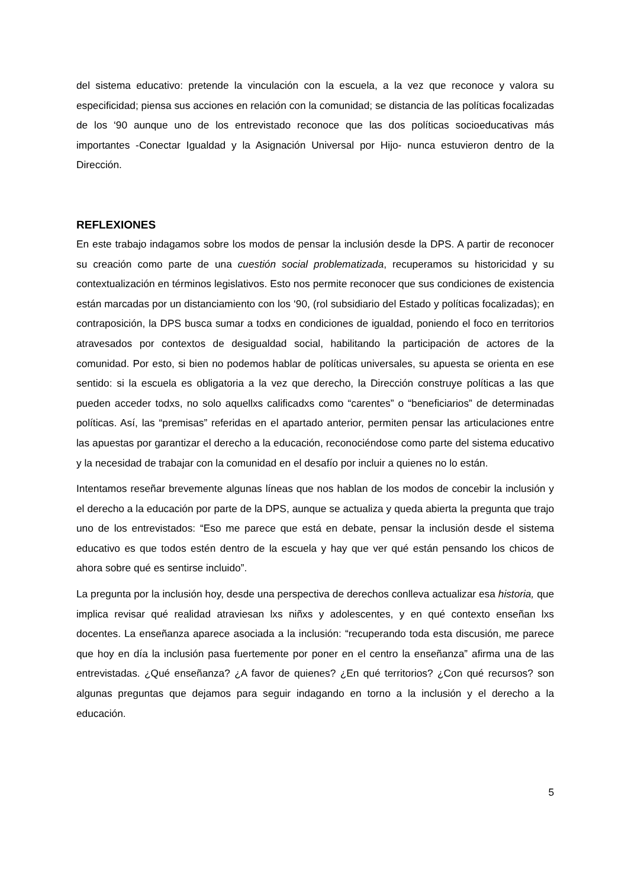del sistema educativo: pretende la vinculación con la escuela, a la vez que reconoce y valora su especificidad; piensa sus acciones en relación con la comunidad; se distancia de las políticas focalizadas de los ‘90 aunque uno de los entrevistado reconoce que las dos políticas socioeducativas más importantes -Conectar Igualdad y la Asignación Universal por Hijo- nunca estuvieron dentro de la Dirección.
REFLEXIONES
En este trabajo indagamos sobre los modos de pensar la inclusión desde la DPS. A partir de reconocer su creación como parte de una cuestión social problematizada, recuperamos su historicidad y su contextualización en términos legislativos. Esto nos permite reconocer que sus condiciones de existencia están marcadas por un distanciamiento con los ‘90, (rol subsidiario del Estado y políticas focalizadas); en contraposición, la DPS busca sumar a todxs en condiciones de igualdad, poniendo el foco en territorios atravesados por contextos de desigualdad social, habilitando la participación de actores de la comunidad. Por esto, si bien no podemos hablar de políticas universales, su apuesta se orienta en ese sentido: si la escuela es obligatoria a la vez que derecho, la Dirección construye políticas a las que pueden acceder todxs, no solo aquellxs calificadxs como “carentes” o “beneficiarios” de determinadas políticas. Así, las “premisas” referidas en el apartado anterior, permiten pensar las articulaciones entre las apuestas por garantizar el derecho a la educación, reconociéndose como parte del sistema educativo y la necesidad de trabajar con la comunidad en el desafío por incluir a quienes no lo están.
Intentamos reseñar brevemente algunas líneas que nos hablan de los modos de concebir la inclusión y el derecho a la educación por parte de la DPS, aunque se actualiza y queda abierta la pregunta que trajo uno de los entrevistados: “Eso me parece que está en debate, pensar la inclusión desde el sistema educativo es que todos estén dentro de la escuela y hay que ver qué están pensando los chicos de ahora sobre qué es sentirse incluido”.
La pregunta por la inclusión hoy, desde una perspectiva de derechos conlleva actualizar esa historia, que implica revisar qué realidad atraviesan lxs niñxs y adolescentes, y en qué contexto enseñan lxs docentes. La enseñanza aparece asociada a la inclusión: “recuperando toda esta discusión, me parece que hoy en día la inclusión pasa fuertemente por poner en el centro la enseñanza” afirma una de las entrevistadas. ¿Qué enseñanza? ¿A favor de quienes? ¿En qué territorios? ¿Con qué recursos? son algunas preguntas que dejamos para seguir indagando en torno a la inclusión y el derecho a la educación.
5